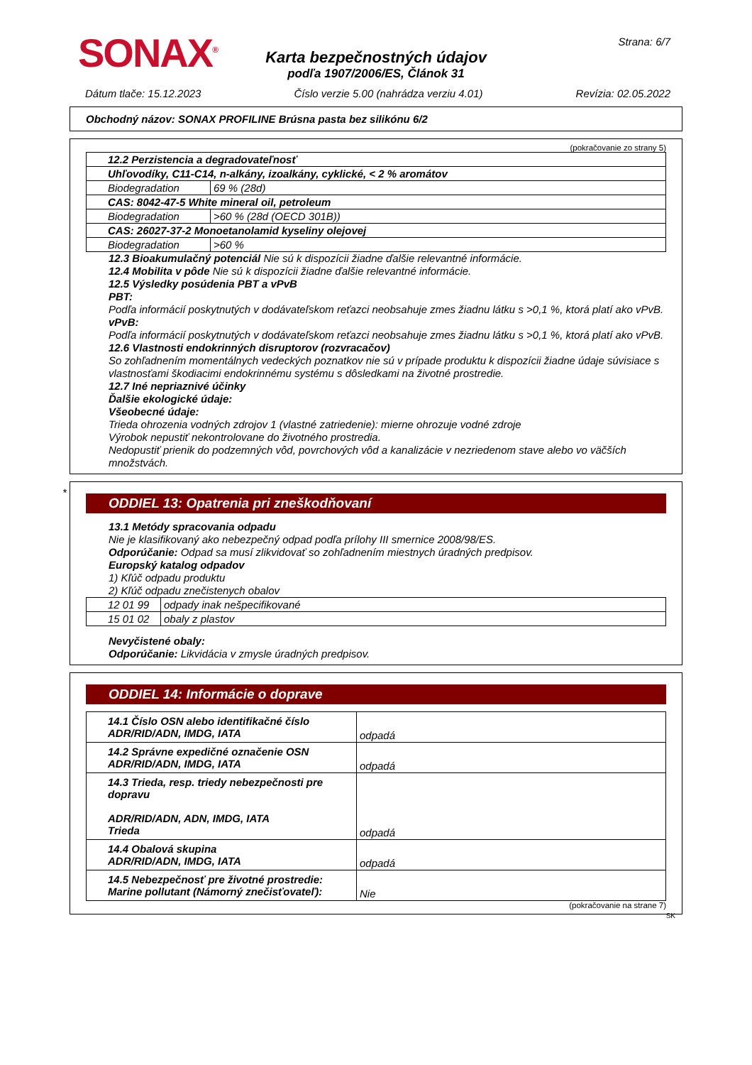SONAX<sup>®</sup>
Karta bezpečnostných údajov
podľa 1907/2006/ES, Článok 31
Strana: 6/7
Dátum tlače: 15.12.2023 Číslo verzie 5.00 (nahrádza verziu 4.01) Revízia: 02.05.2022
Obchodný názov: SONAX PROFILINE Brúsna pasta bez silikónu 6/2
(pokračovanie zo strany 5)
| 12.2 Perzistencia a degradovateľnosť | |
| Uhľovodíky, C11-C14, n-alkány, izoalkány, cyklické, < 2 % aromátov | |
| Biodegradation | 69 % (28d) |
| CAS: 8042-47-5 White mineral oil, petroleum | |
| Biodegradation | >60 % (28d (OECD 301B)) |
| CAS: 26027-37-2 Monoetanolamid kyseliny olejovej | |
| Biodegradation | >60 % |
12.3 Bioakumulačný potenciál Nie sú k dispozícii žiadne ďalšie relevantné informácie.
12.4 Mobilita v pôde Nie sú k dispozícii žiadne ďalšie relevantné informácie.
12.5 Výsledky posúdenia PBT a vPvB
PBT:
Podľa informácií poskytnutých v dodávateľskom reťazci neobsahuje zmes žiadnu látku s >0,1 %, ktorá platí ako vPvB.
vPvB:
Podľa informácií poskytnutých v dodávateľskom reťazci neobsahuje zmes žiadnu látku s >0,1 %, ktorá platí ako vPvB.
12.6 Vlastnosti endokrinných disruptorov (rozvracačov)
So zohľadnením momentálnych vedeckých poznatkov nie sú v prípade produktu k dispozícii žiadne údaje súvisiace s vlastnosťami škodiacimi endokrinnému systému s dôsledkami na životné prostredie.
12.7 Iné nepriaznivé účinky
Ďalšie ekologické údaje:
Všeobecné údaje:
Trieda ohrozenia vodných zdrojov 1 (vlastné zatriedenie): mierne ohrozuje vodné zdroje
Výrobok nepustiť nekontrolovane do životného prostredia.
Nedopustiť prienik do podzemných vôd, povrchových vôd a kanalizácie v nezriedenom stave alebo vo väčších množstvách.
*
ODDIEL 13: Opatrenia pri zneškodňovaní
13.1 Metódy spracovania odpadu
Nie je klasifikovaný ako nebezpečný odpad podľa prílohy III smernice 2008/98/ES.
Odporúčanie: Odpad sa musí zlikvidovať so zohľadnením miestnych úradných predpisov.
Europský katalog odpadov
1) Kľúč odpadu produktu
2) Kľúč odpadu znečistenych obalov
| 12 01 99 | odpady inak nešpecifikované |
| 15 01 02 | obaly z plastov |
Nevyčistené obaly:
Odporúčanie: Likvidácia v zmysle úradných predpisov.
ODDIEL 14: Informácie o doprave
| 14.1 Číslo OSN alebo identifikačné číslo ADR/RID/ADN, IMDG, IATA | odpadá |
| 14.2 Správne expedičné označenie OSN ADR/RID/ADN, IMDG, IATA | odpadá |
| 14.3 Trieda, resp. triedy nebezpečnosti pre dopravu ADR/RID/ADN, ADN, IMDG, IATA Trieda | odpadá |
| 14.4 Obalová skupina ADR/RID/ADN, IMDG, IATA | odpadá |
| 14.5 Nebezpečnosť pre životné prostredie: Marine pollutant (Námorný znečisťovateľ): | Nie |
(pokračovanie na strane 7)
SK